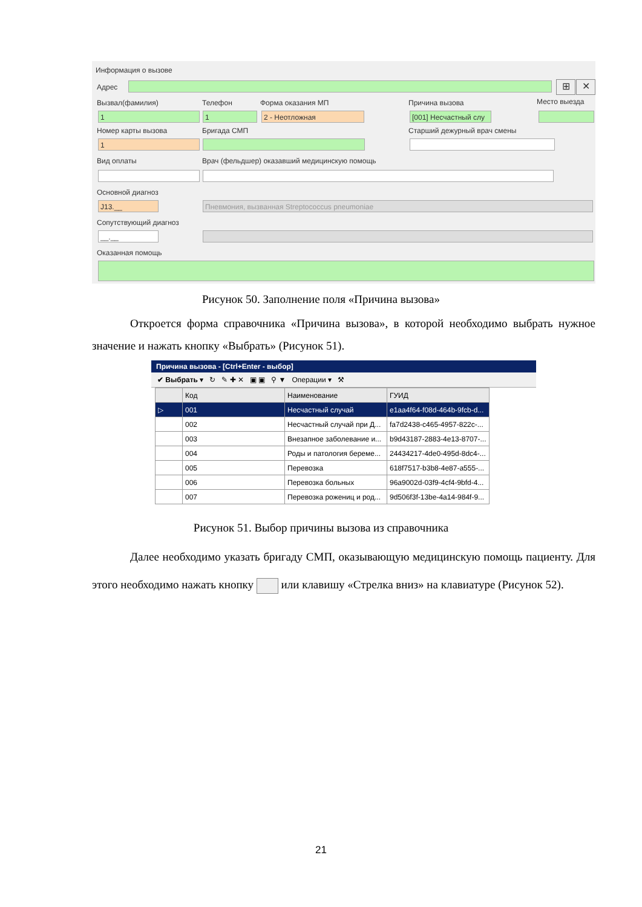Информация о вызове
Адрес ⊞ ✕
Вызвал(фамилия) Телефон Форма оказания МП Причина вызова Место выезда
1 1 2 - Неотложная
[001] Несчастный слу
Номер карты вызова Бригада СМП Старший дежурный врач смены
1
Вид оплаты
Врач (фельдшер) оказавший медицинскую помощь
Основной диагноз
J13.__ Пневмония, вызванная Streptococcus pneumoniae
Сопутствующий диагноз
__.__
Оказанная помощь
Рисунок 50. Заполнение поля «Причина вызова»
Откроется форма справочника «Причина вызова», в которой необходимо выбрать нужное значение и нажать кнопку «Выбрать» (Рисунок 51).
Причина вызова - [Ctrl+Enter - выбор]
✔ Выбрать ▾ ↻ ✎ ✚ ✕ ▣ ▣ ⚲ ▼ Операции ▾ ⚒
| | Код | Наименование | ГУИД |
| --- | --- | --- | --- |
| ▷ | 001 | Несчастный случай | e1aa4f64-f08d-464b-9fcb-d... |
| | 002 | Несчастный случай при Д... | fa7d2438-c465-4957-822c-... |
| | 003 | Внезапное заболевание и... | b9d43187-2883-4e13-8707-... |
| | 004 | Роды и патология береме... | 24434217-4de0-495d-8dc4-... |
| | 005 | Перевозка | 618f7517-b3b8-4e87-a555-... |
| | 006 | Перевозка больных | 96a9002d-03f9-4cf4-9bfd-4... |
| | 007 | Перевозка рожениц и род... | 9d506f3f-13be-4a14-984f-9... |
Рисунок 51. Выбор причины вызова из справочника
Далее необходимо указать бригаду СМП, оказывающую медицинскую помощь пациенту. Для этого необходимо нажать кнопку или клавишу «Стрелка вниз» на клавиатуре (Рисунок 52).
21